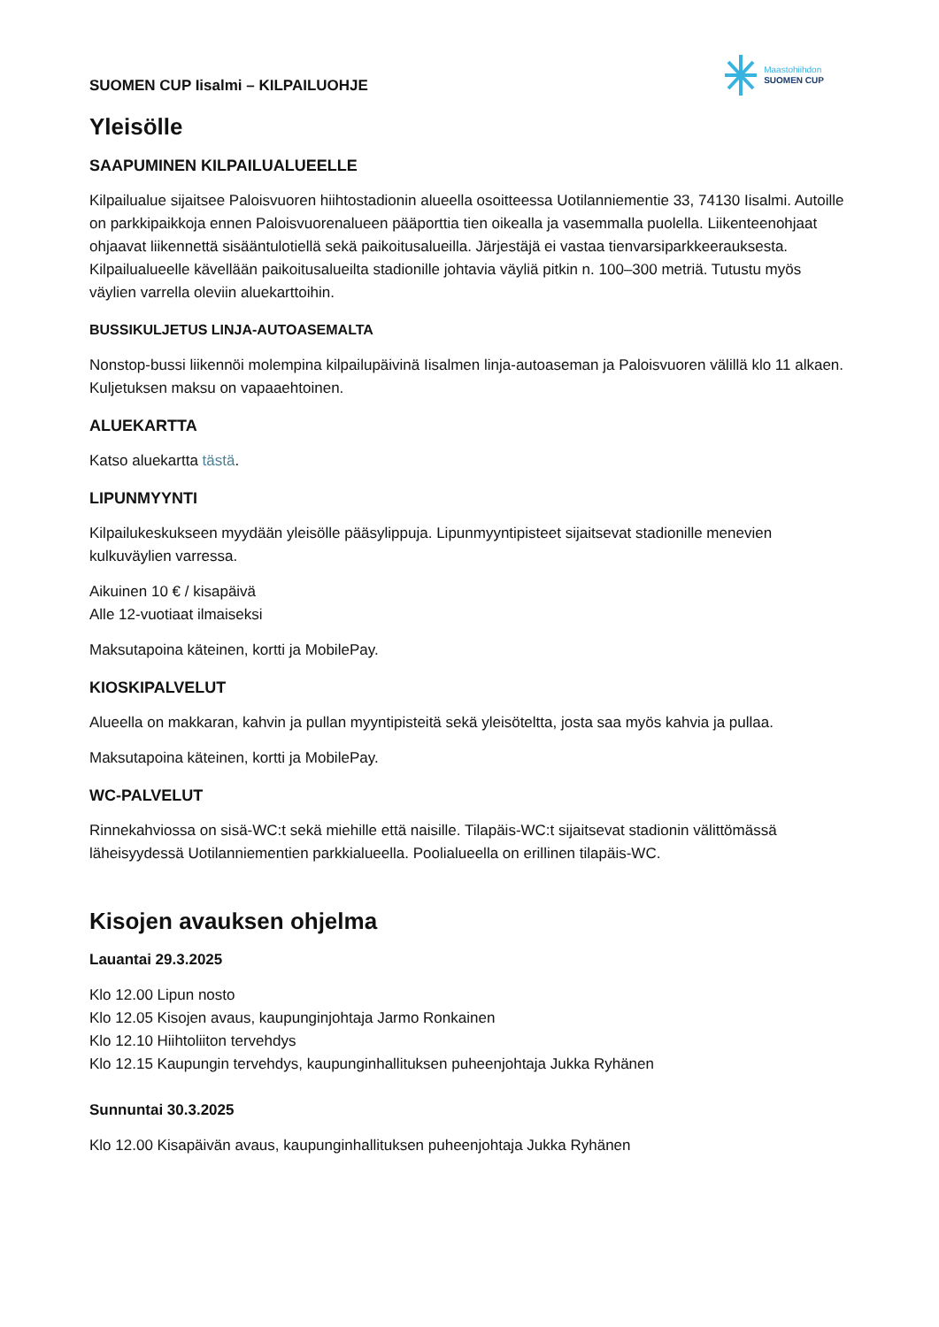SUOMEN CUP Iisalmi – KILPAILUOHJE
Maastohiihdon
SUOMEN CUP
Yleisölle
SAAPUMINEN KILPAILUALUEELLE
Kilpailualue sijaitsee Paloisvuoren hiihtostadionin alueella osoitteessa Uotilanniementie 33, 74130 Iisalmi. Autoille on parkkipaikkoja ennen Paloisvuorenalueen pääporttia tien oikealla ja vasemmalla puolella. Liikenteenohjaat ohjaavat liikennettä sisääntulotiellä sekä paikoitusalueilla. Järjestäjä ei vastaa tienvarsiparkkeerauksesta. Kilpailualueelle kävellään paikoitusalueilta stadionille johtavia väyliä pitkin n. 100–300 metriä. Tutustu myös väylien varrella oleviin aluekarttoihin.
BUSSIKULJETUS LINJA-AUTOASEMALTA
Nonstop-bussi liikennöi molempina kilpailupäivinä Iisalmen linja-autoaseman ja Paloisvuoren välillä klo 11 alkaen. Kuljetuksen maksu on vapaaehtoinen.
ALUEKARTTA
Katso aluekartta tästä.
LIPUNMYYNTI
Kilpailukeskukseen myydään yleisölle pääsylippuja. Lipunmyyntipisteet sijaitsevat stadionille menevien kulkuväylien varressa.
Aikuinen 10 € / kisapäivä
Alle 12-vuotiaat ilmaiseksi
Maksutapoina käteinen, kortti ja MobilePay.
KIOSKIPALVELUT
Alueella on makkaran, kahvin ja pullan myyntipisteitä sekä yleisöteltta, josta saa myös kahvia ja pullaa.
Maksutapoina käteinen, kortti ja MobilePay.
WC-PALVELUT
Rinnekahviossa on sisä-WC:t sekä miehille että naisille. Tilapäis-WC:t sijaitsevat stadionin välittömässä läheisyydessä Uotilanniementien parkkialueella. Poolialueella on erillinen tilapäis-WC.
Kisojen avauksen ohjelma
Lauantai 29.3.2025
Klo 12.00 Lipun nosto
Klo 12.05 Kisojen avaus, kaupunginjohtaja Jarmo Ronkainen
Klo 12.10 Hiihtoliiton tervehdys
Klo 12.15 Kaupungin tervehdys, kaupunginhallituksen puheenjohtaja Jukka Ryhänen
Sunnuntai 30.3.2025
Klo 12.00 Kisapäivän avaus, kaupunginhallituksen puheenjohtaja Jukka Ryhänen